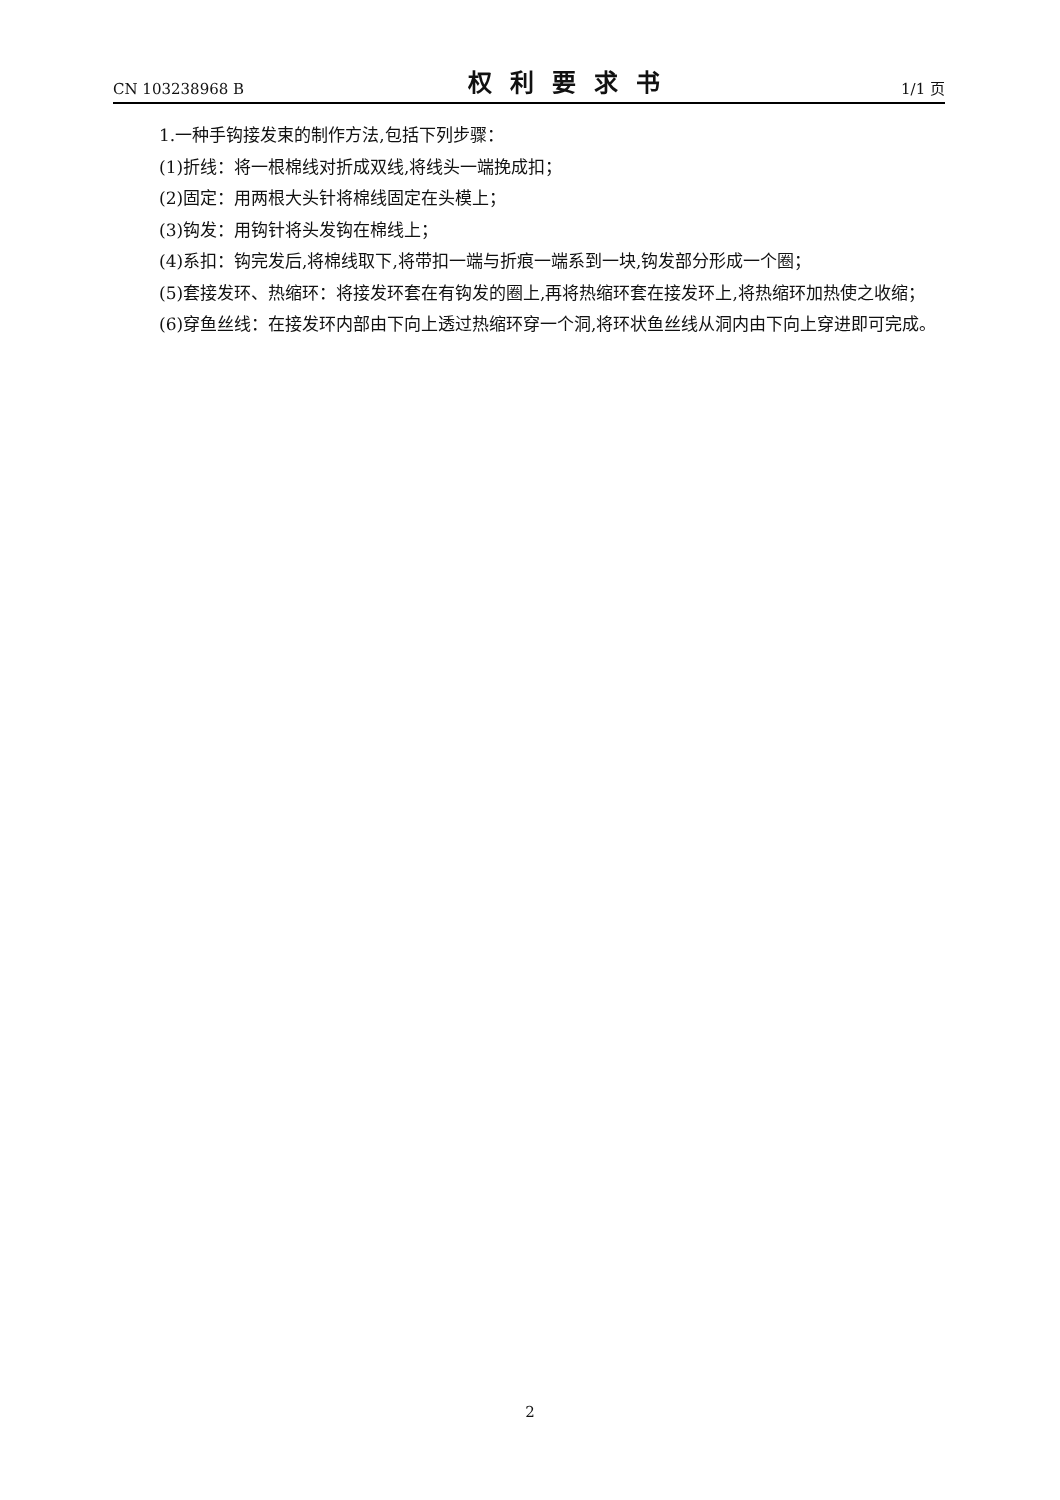CN 103238968 B 权利要求书 1/1 页
1.一种手钩接发束的制作方法,包括下列步骤：
(1)折线：将一根棉线对折成双线,将线头一端挽成扣；
(2)固定：用两根大头针将棉线固定在头模上；
(3)钩发：用钩针将头发钩在棉线上；
(4)系扣：钩完发后,将棉线取下,将带扣一端与折痕一端系到一块,钩发部分形成一个圈；
(5)套接发环、热缩环：将接发环套在有钩发的圈上,再将热缩环套在接发环上,将热缩环加热使之收缩；
(6)穿鱼丝线：在接发环内部由下向上透过热缩环穿一个洞,将环状鱼丝线从洞内由下向上穿进即可完成。
2